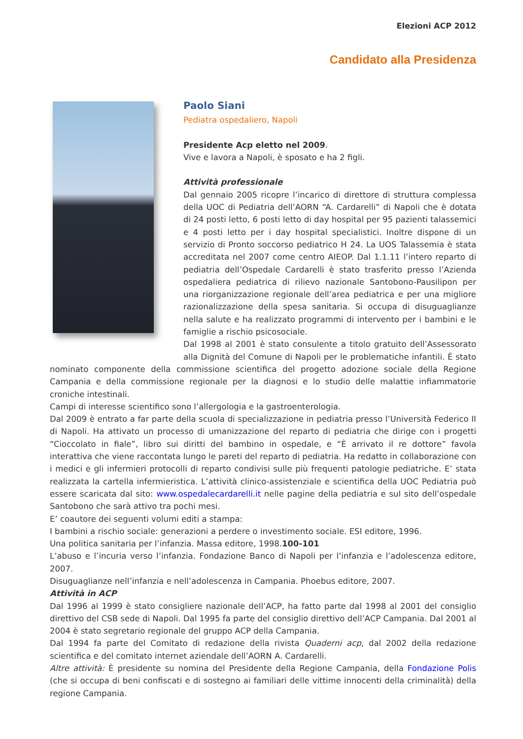Elezioni ACP 2012
Candidato alla Presidenza
Paolo Siani
Pediatra ospedaliero, Napoli
Presidente Acp eletto nel 2009.
Vive e lavora a Napoli, è sposato e ha 2 figli.
Attività professionale
Dal gennaio 2005 ricopre l’incarico di direttore di struttura complessa della UOC di Pediatria dell’AORN “A. Cardarelli” di Napoli che è dotata di 24 posti letto, 6 posti letto di day hospital per 95 pazienti talassemici e 4 posti letto per i day hospital specialistici. Inoltre dispone di un servizio di Pronto soccorso pediatrico H 24. La UOS Talassemia è stata accreditata nel 2007 come centro AIEOP. Dal 1.1.11 l’intero reparto di pediatria dell’Ospedale Cardarelli è stato trasferito presso l’Azienda ospedaliera pediatrica di rilievo nazionale Santobono-Pausilipon per una riorganizzazione regionale dell’area pediatrica e per una migliore razionalizzazione della spesa sanitaria. Si occupa di disuguaglianze nella salute e ha realizzato programmi di intervento per i bambini e le famiglie a rischio psicosociale.
Dal 1998 al 2001 è stato consulente a titolo gratuito dell’Assessorato alla Dignità del Comune di Napoli per le problematiche infantili. È stato nominato componente della commissione scientifica del progetto adozione sociale della Regione Campania e della commissione regionale per la diagnosi e lo studio delle malattie infiammatorie croniche intestinali.
Campi di interesse scientifico sono l’allergologia e la gastroenterologia.
Dal 2009 è entrato a far parte della scuola di specializzazione in pediatria presso l’Università Federico II di Napoli. Ha attivato un processo di umanizzazione del reparto di pediatria che dirige con i progetti “Cioccolato in fiale”, libro sui diritti del bambino in ospedale, e “È arrivato il re dottore” favola interattiva che viene raccontata lungo le pareti del reparto di pediatria. Ha redatto in collaborazione con i medici e gli infermieri protocolli di reparto condivisi sulle più frequenti patologie pediatriche. E’ stata realizzata la cartella infermieristica. L’attività clinico-assistenziale e scientifica della UOC Pediatria può essere scaricata dal sito: www.ospedalecardarelli.it nelle pagine della pediatria e sul sito dell’ospedale Santobono che sarà attivo tra pochi mesi.
E’ coautore dei seguenti volumi editi a stampa:
I bambini a rischio sociale: generazioni a perdere o investimento sociale. ESI editore, 1996.
Una politica sanitaria per l’infanzia. Massa editore, 1998.100-101
L’abuso e l’incuria verso l’infanzia. Fondazione Banco di Napoli per l’infanzia e l’adolescenza editore, 2007.
Disuguaglianze nell’infanzia e nell’adolescenza in Campania. Phoebus editore, 2007.
Attività in ACP
Dal 1996 al 1999 è stato consigliere nazionale dell’ACP, ha fatto parte dal 1998 al 2001 del consiglio direttivo del CSB sede di Napoli. Dal 1995 fa parte del consiglio direttivo dell’ACP Campania. Dal 2001 al 2004 è stato segretario regionale del gruppo ACP della Campania.
Dal 1994 fa parte del Comitato di redazione della rivista Quaderni acp, dal 2002 della redazione scientifica e del comitato internet aziendale dell’AORN A. Cardarelli.
Altre attività: È presidente su nomina del Presidente della Regione Campania, della Fondazione Polis (che si occupa di beni confiscati e di sostegno ai familiari delle vittime innocenti della criminalità) della regione Campania.